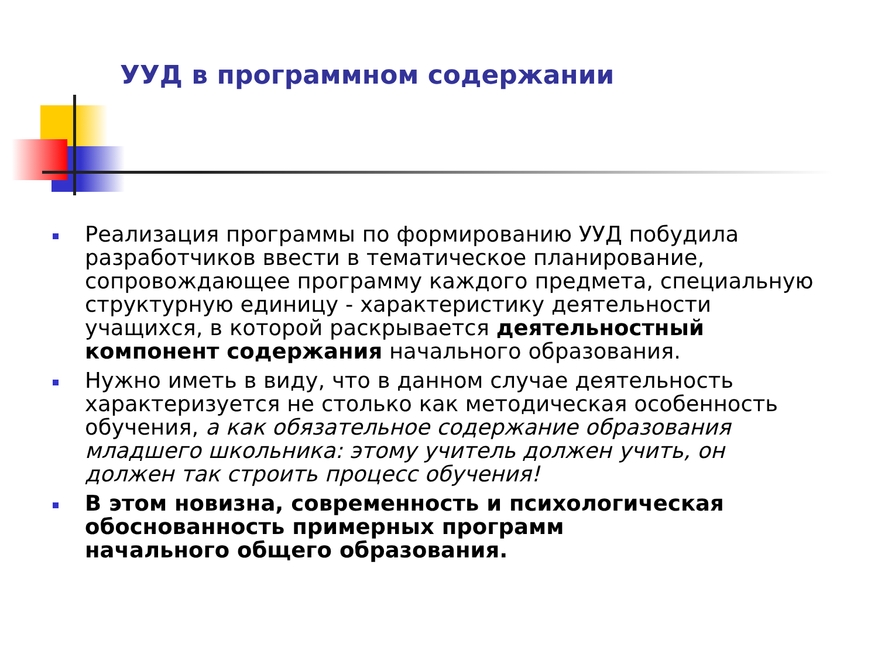УУД в программном содержании
Реализация программы по формированию УУД побудила разработчиков ввести в тематическое планирование, сопровождающее программу каждого предмета, специальную структурную единицу - характеристику деятельности учащихся, в которой раскрывается деятельностный компонент содержания начального образования.
Нужно иметь в виду, что в данном случае деятельность характеризуется не столько как методическая особенность обучения, а как обязательное содержание образования младшего школьника: этому учитель должен учить, он должен так строить процесс обучения!
В этом новизна, современность и психологическая обоснованность примерных программ
начального общего образования.